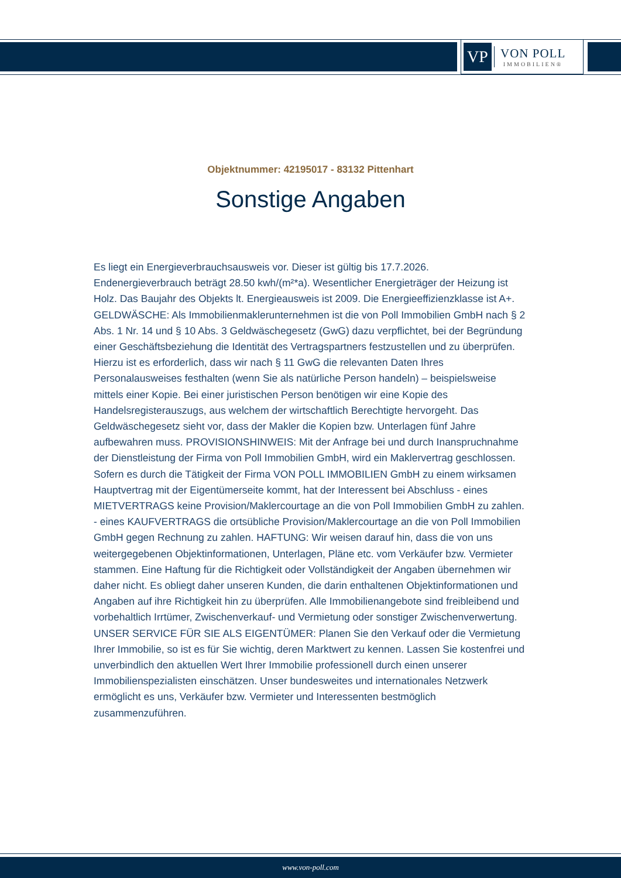VP
VON POLL
IMMOBILIEN®
Objektnummer: 42195017 - 83132 Pittenhart
Sonstige Angaben
Es liegt ein Energieverbrauchsausweis vor. Dieser ist gültig bis 17.7.2026. Endenergieverbrauch beträgt 28.50 kwh/(m²*a). Wesentlicher Energieträger der Heizung ist Holz. Das Baujahr des Objekts lt. Energieausweis ist 2009. Die Energieeffizienzklasse ist A+. GELDWÄSCHE: Als Immobilienmaklerunternehmen ist die von Poll Immobilien GmbH nach § 2 Abs. 1 Nr. 14 und § 10 Abs. 3 Geldwäschegesetz (GwG) dazu verpflichtet, bei der Begründung einer Geschäftsbeziehung die Identität des Vertragspartners festzustellen und zu überprüfen. Hierzu ist es erforderlich, dass wir nach § 11 GwG die relevanten Daten Ihres Personalausweises festhalten (wenn Sie als natürliche Person handeln) – beispielsweise mittels einer Kopie. Bei einer juristischen Person benötigen wir eine Kopie des Handelsregisterauszugs, aus welchem der wirtschaftlich Berechtigte hervorgeht. Das Geldwäschegesetz sieht vor, dass der Makler die Kopien bzw. Unterlagen fünf Jahre aufbewahren muss. PROVISIONSHINWEIS: Mit der Anfrage bei und durch Inanspruchnahme der Dienstleistung der Firma von Poll Immobilien GmbH, wird ein Maklervertrag geschlossen. Sofern es durch die Tätigkeit der Firma VON POLL IMMOBILIEN GmbH zu einem wirksamen Hauptvertrag mit der Eigentümerseite kommt, hat der Interessent bei Abschluss - eines MIETVERTRAGS keine Provision/Maklercourtage an die von Poll Immobilien GmbH zu zahlen. - eines KAUFVERTRAGS die ortsübliche Provision/Maklercourtage an die von Poll Immobilien GmbH gegen Rechnung zu zahlen. HAFTUNG: Wir weisen darauf hin, dass die von uns weitergegebenen Objektinformationen, Unterlagen, Pläne etc. vom Verkäufer bzw. Vermieter stammen. Eine Haftung für die Richtigkeit oder Vollständigkeit der Angaben übernehmen wir daher nicht. Es obliegt daher unseren Kunden, die darin enthaltenen Objektinformationen und Angaben auf ihre Richtigkeit hin zu überprüfen. Alle Immobilienangebote sind freibleibend und vorbehaltlich Irrtümer, Zwischenverkauf- und Vermietung oder sonstiger Zwischenverwertung. UNSER SERVICE FÜR SIE ALS EIGENTÜMER: Planen Sie den Verkauf oder die Vermietung Ihrer Immobilie, so ist es für Sie wichtig, deren Marktwert zu kennen. Lassen Sie kostenfrei und unverbindlich den aktuellen Wert Ihrer Immobilie professionell durch einen unserer Immobilienspezialisten einschätzen. Unser bundesweites und internationales Netzwerk ermöglicht es uns, Verkäufer bzw. Vermieter und Interessenten bestmöglich zusammenzuführen.
www.von-poll.com